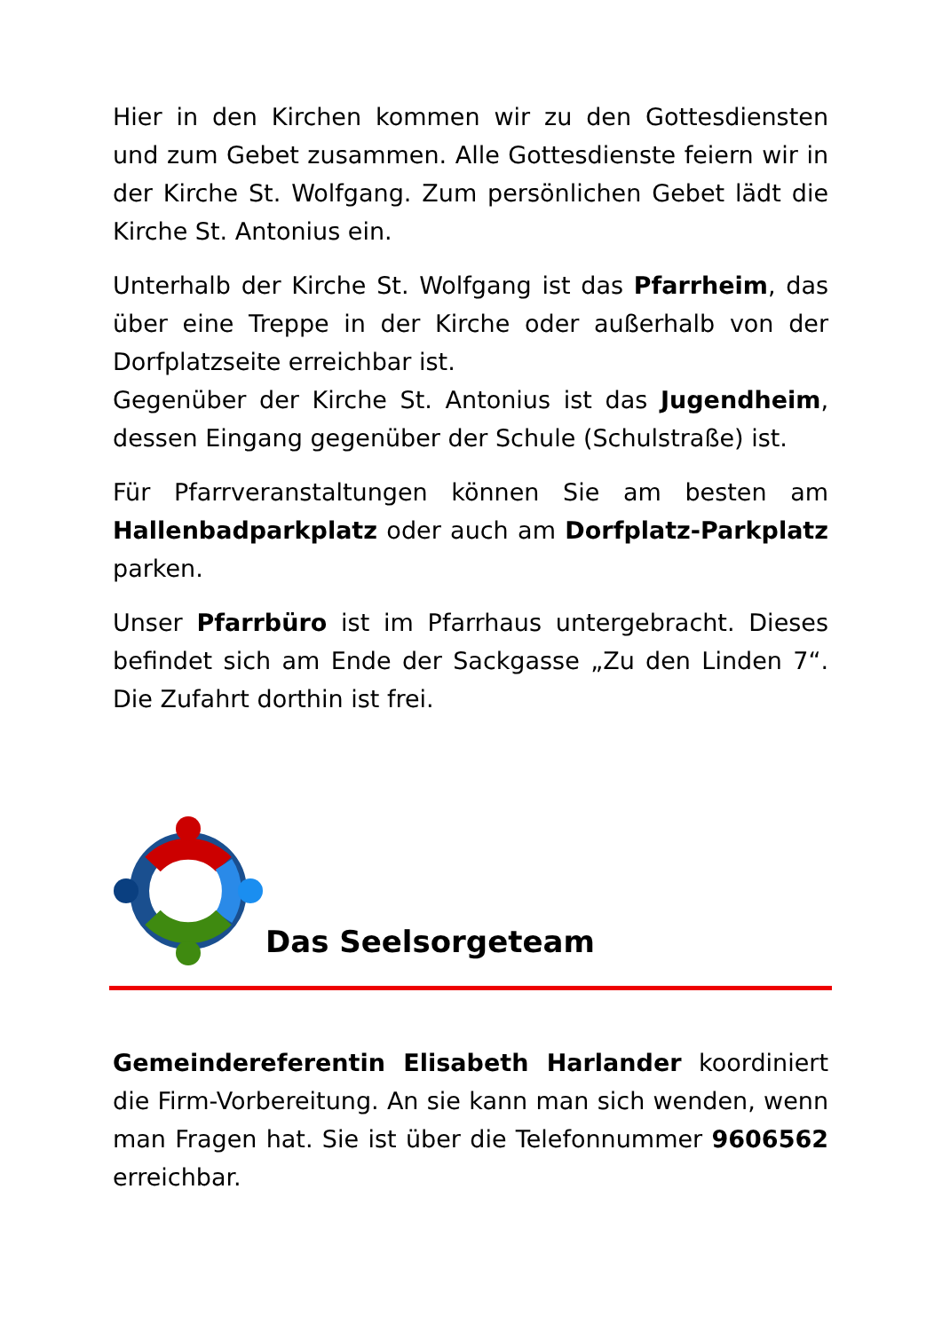Hier in den Kirchen kommen wir zu den Gottesdiensten und zum Gebet zusammen. Alle Gottesdienste feiern wir in der Kirche St. Wolfgang. Zum persönlichen Gebet lädt die Kirche St. Antonius ein.
Unterhalb der Kirche St. Wolfgang ist das Pfarrheim, das über eine Treppe in der Kirche oder außerhalb von der Dorfplatzseite erreichbar ist.
Gegenüber der Kirche St. Antonius ist das Jugendheim, dessen Eingang gegenüber der Schule (Schulstraße) ist.
Für Pfarrveranstaltungen können Sie am besten am Hallenbadparkplatz oder auch am Dorfplatz-Parkplatz parken.
Unser Pfarrbüro ist im Pfarrhaus untergebracht. Dieses befindet sich am Ende der Sackgasse „Zu den Linden 7“. Die Zufahrt dorthin ist frei.
Das Seelsorgeteam
Gemeindereferentin Elisabeth Harlander koordiniert die Firm-Vorbereitung. An sie kann man sich wenden, wenn man Fragen hat. Sie ist über die Telefonnummer 9606562 erreichbar.